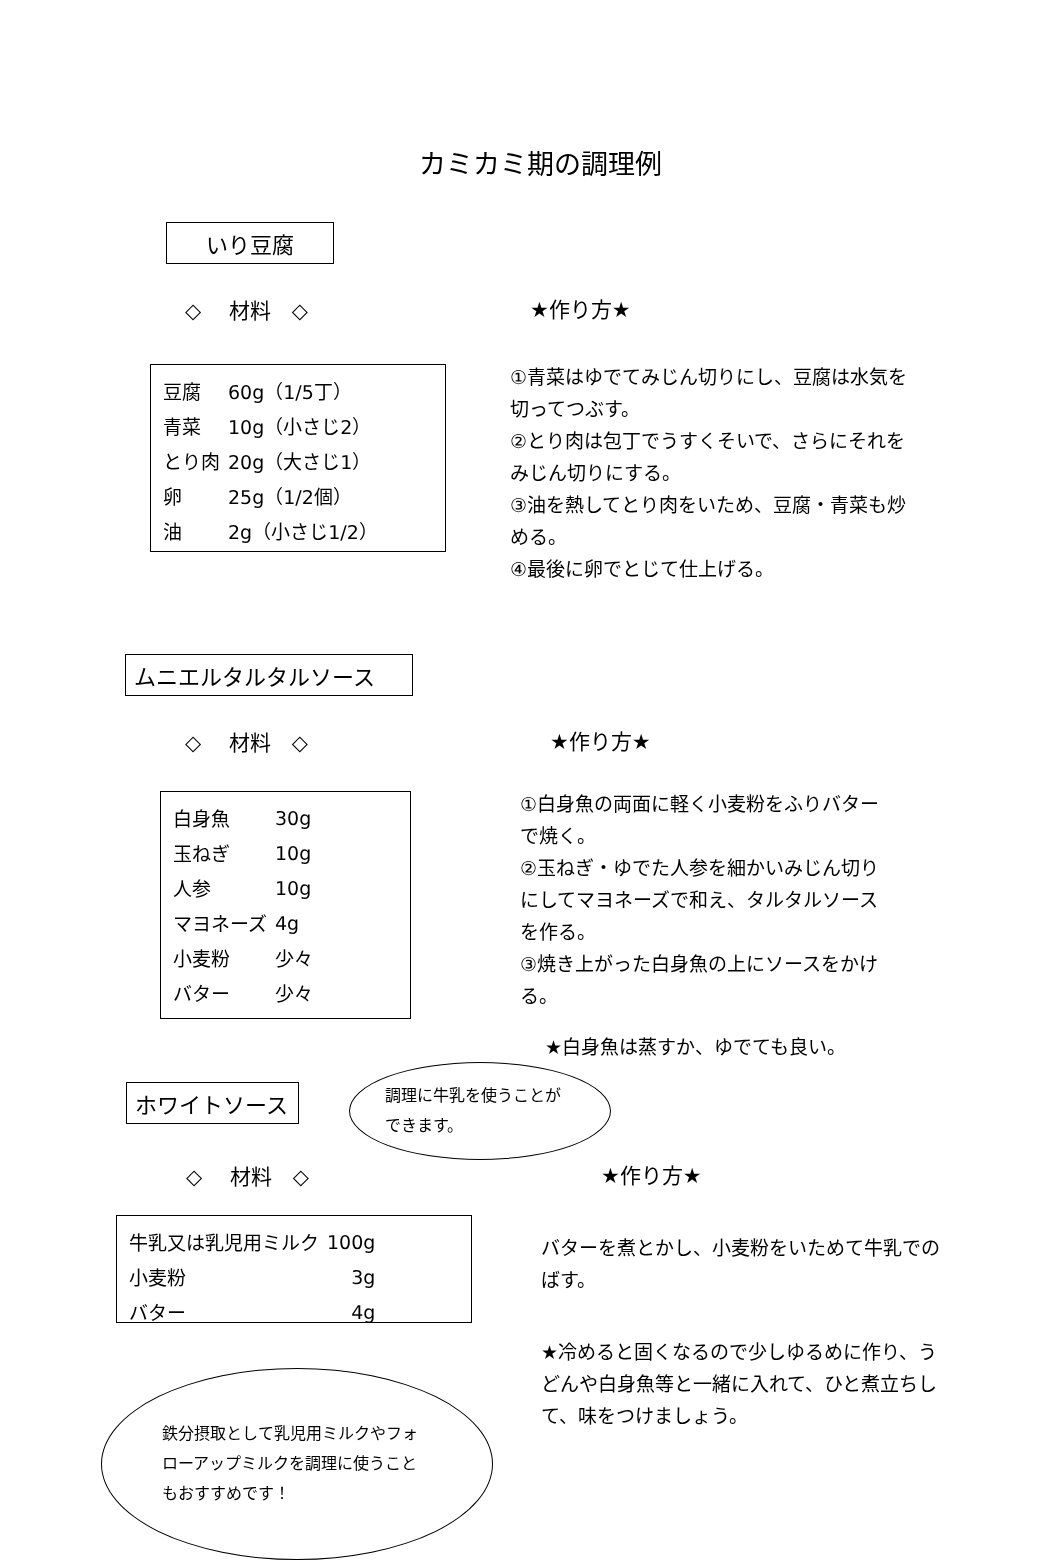カミカミ期の調理例
いり豆腐
◇　 材料　◇
| 豆腐 | 60g（1/5丁） |
| 青菜 | 10g（小さじ2） |
| とり肉 | 20g（大さじ1） |
| 卵 | 25g（1/2個） |
| 油 | 2g（小さじ1/2） |
★作り方★
①青菜はゆでてみじん切りにし、豆腐は水気を切ってつぶす。
②とり肉は包丁でうすくそいで、さらにそれをみじん切りにする。
③油を熱してとり肉をいため、豆腐・青菜も炒める。
④最後に卵でとじて仕上げる。
ムニエルタルタルソース
◇　 材料　◇
| 白身魚 | 30g |
| 玉ねぎ | 10g |
| 人参 | 10g |
| マヨネーズ | 4g |
| 小麦粉 | 少々 |
| バター | 少々 |
★作り方★
①白身魚の両面に軽く小麦粉をふりバターで焼く。
②玉ねぎ・ゆでた人参を細かいみじん切りにしてマヨネーズで和え、タルタルソースを作る。
③焼き上がった白身魚の上にソースをかける。
★白身魚は蒸すか、ゆでても良い。
ホワイトソース
調理に牛乳を使うことができます。
◇　 材料　◇
| 牛乳又は乳児用ミルク | 100g |
| 小麦粉 | 3g |
| バター | 4g |
鉄分摂取として乳児用ミルクやフォローアップミルクを調理に使うこともおすすめです！
★作り方★
バターを煮とかし、小麦粉をいためて牛乳でのばす。
★冷めると固くなるので少しゆるめに作り、うどんや白身魚等と一緒に入れて、ひと煮立ちして、味をつけましょう。